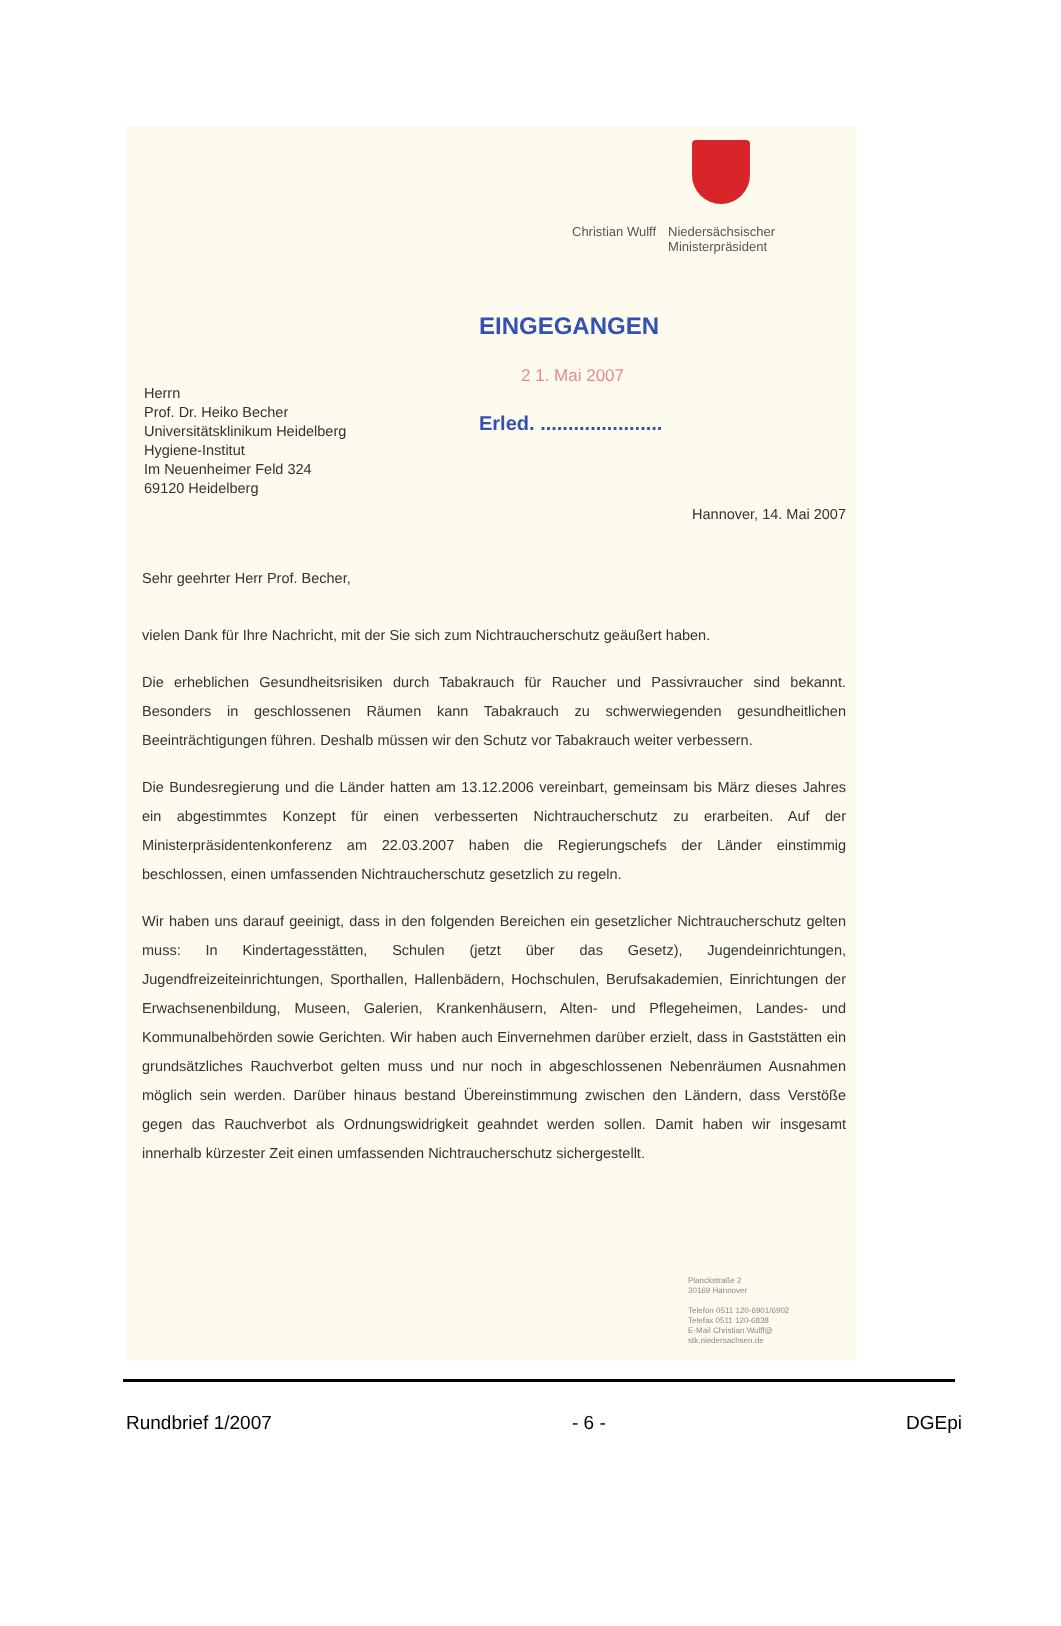Christian Wulff Niedersächsischer
Ministerpräsident
EINGEGANGEN
2 1. Mai 2007
Erled. ......................
Herrn
Prof. Dr. Heiko Becher
Universitätsklinikum Heidelberg
Hygiene-Institut
Im Neuenheimer Feld 324
69120 Heidelberg
Hannover, 14. Mai 2007
Sehr geehrter Herr Prof. Becher,
vielen Dank für Ihre Nachricht, mit der Sie sich zum Nichtraucherschutz geäußert haben.
Die erheblichen Gesundheitsrisiken durch Tabakrauch für Raucher und Passivraucher sind bekannt. Besonders in geschlossenen Räumen kann Tabakrauch zu schwerwiegenden gesundheitlichen Beeinträchtigungen führen. Deshalb müssen wir den Schutz vor Tabakrauch weiter verbessern.
Die Bundesregierung und die Länder hatten am 13.12.2006 vereinbart, gemeinsam bis März dieses Jahres ein abgestimmtes Konzept für einen verbesserten Nichtraucherschutz zu erarbeiten. Auf der Ministerpräsidentenkonferenz am 22.03.2007 haben die Regierungschefs der Länder einstimmig beschlossen, einen umfassenden Nichtraucherschutz gesetzlich zu regeln.
Wir haben uns darauf geeinigt, dass in den folgenden Bereichen ein gesetzlicher Nichtraucherschutz gelten muss: In Kindertagesstätten, Schulen (jetzt über das Gesetz), Jugendeinrichtungen, Jugendfreizeiteinrichtungen, Sporthallen, Hallenbädern, Hochschulen, Berufsakademien, Einrichtungen der Erwachsenenbildung, Museen, Galerien, Krankenhäusern, Alten- und Pflegeheimen, Landes- und Kommunalbehörden sowie Gerichten. Wir haben auch Einvernehmen darüber erzielt, dass in Gaststätten ein grundsätzliches Rauchverbot gelten muss und nur noch in abgeschlossenen Nebenräumen Ausnahmen möglich sein werden. Darüber hinaus bestand Übereinstimmung zwischen den Ländern, dass Verstöße gegen das Rauchverbot als Ordnungswidrigkeit geahndet werden sollen. Damit haben wir insgesamt innerhalb kürzester Zeit einen umfassenden Nichtraucherschutz sichergestellt.
Planckstraße 2
30169 Hannover
Telefon 0511 120-6901/6902
Telefax 0511 120-6838
E-Mail Christian.Wulff@
stk.niedersachsen.de
Rundbrief 1/2007 - 6 - DGEpi